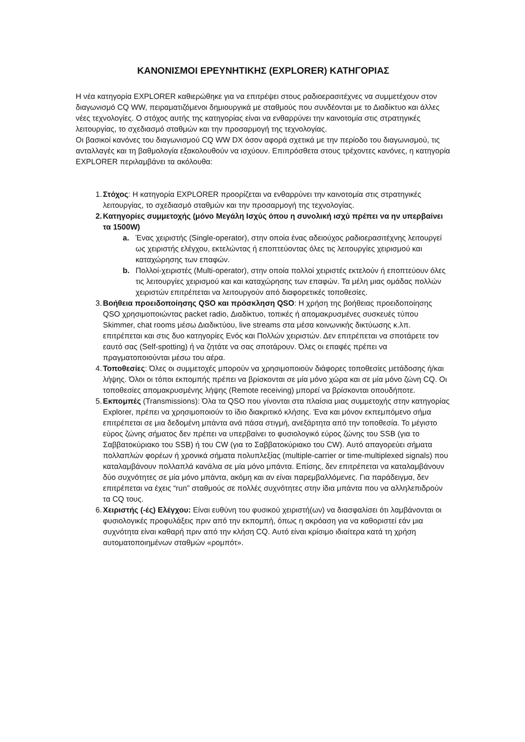ΚΑΝΟΝΙΣΜΟΙ ΕΡΕΥΝΗΤΙΚΗΣ (EXPLORER) ΚΑΤΗΓΟΡΙΑΣ
Η νέα κατηγορία EXPLORER καθιερώθηκε για να επιτρέψει στους ραδιοερασιτέχνες να συμμετέχουν στον διαγωνισμό CQ WW, πειραματιζόμενοι δημιουργικά με σταθμούς που συνδέονται με το Διαδίκτυο και άλλες νέες τεχνολογίες. Ο στόχος αυτής της κατηγορίας είναι να ενθαρρύνει την καινοτομία στις στρατηγικές λειτουργίας, το σχεδιασμό σταθμών και την προσαρμογή της τεχνολογίας.
Οι βασικοί κανόνες του διαγωνισμού CQ WW DX όσον αφορά σχετικά με την περίοδο του διαγωνισμού, τις ανταλλαγές και τη βαθμολογία εξακολουθούν να ισχύουν. Επιπρόσθετα στους τρέχοντες κανόνες, η κατηγορία EXPLORER περιλαμβάνει τα ακόλουθα:
1. Στόχος: Η κατηγορία EXPLORER προορίζεται να ενθαρρύνει την καινοτομία στις στρατηγικές λειτουργίας, το σχεδιασμό σταθμών και την προσαρμογή της τεχνολογίας.
2. Κατηγορίες συμμετοχής (μόνο Μεγάλη Ισχύς όπου η συνολική ισχύ πρέπει να ην υπερβαίνει τα 1500W)
a. Ένας χειριστής (Single-operator), στην οποία ένας αδειούχος ραδιοερασιτέχνης λειτουργεί ως χειριστής ελέγχου, εκτελώντας ή εποπτεύοντας όλες τις λειτουργίες χειρισμού και καταχώρησης των επαφών.
b. Πολλοί-χειριστές (Multi-operator), στην οποία πολλοί χειριστές εκτελούν ή εποπτεύουν όλες τις λειτουργίες χειρισμού και και καταχώρησης των επαφών. Τα μέλη μιας ομάδας πολλών χειριστών επιτρέπεται να λειτουργούν από διαφορετικές τοποθεσίες.
3. Βοήθεια προειδοποίησης QSO και πρόσκληση QSO: Η χρήση της βοήθειας προειδοποίησης QSO χρησιμοποιώντας packet radio, Διαδίκτυο, τοπικές ή απομακρυσμένες συσκευές τύπου Skimmer, chat rooms μέσω Διαδικτύου, live streams στα μέσα κοινωνικής δικτύωσης κ.λπ. επιτρέπεται και στις δυο κατηγορίες Ενός και Πολλών χειριστών. Δεν επιτρέπεται να σποτάρετε τον εαυτό σας (Self-spotting) ή να ζητάτε να σας σποτάρουν. Όλες οι επαφές πρέπει να πραγματοποιούνται μέσω του αέρα.
4. Τοποθεσίες: Όλες οι συμμετοχές μπορούν να χρησιμοποιούν διάφορες τοποθεσίες μετάδοσης ή/και λήψης. Όλοι οι τόποι εκπομπής πρέπει να βρίσκονται σε μία μόνο χώρα και σε μία μόνο ζώνη CQ. Οι τοποθεσίες απομακρυσμένης λήψης (Remote receiving) μπορεί να βρίσκονται οπουδήποτε.
5. Εκπομπές (Transmissions): Όλα τα QSO που γίνονται στα πλαίσια μιας συμμετοχής στην κατηγορίας Explorer, πρέπει να χρησιμοποιούν το ίδιο διακριτικό κλήσης. Ένα και μόνον εκπεμπόμενο σήμα επιτρέπεται σε μια δεδομένη μπάντα ανά πάσα στιγμή, ανεξάρτητα από την τοποθεσία. Το μέγιστο εύρος ζώνης σήματος δεν πρέπει να υπερβαίνει το φυσιολογικό εύρος ζώνης του SSB (για το Σαββατοκύριακο του SSB) ή του CW (για το Σαββατοκύριακο του CW). Αυτό απαγορεύει σήματα πολλαπλών φορέων ή χρονικά σήματα πολυπλεξίας (multiple-carrier or time-multiplexed signals) που καταλαμβάνουν πολλαπλά κανάλια σε μία μόνο μπάντα. Επίσης, δεν επιτρέπεται να καταλαμβάνουν δύο συχνότητες σε μία μόνο μπάντα, ακόμη και αν είναι παρεμβαλλόμενες. Για παράδειγμα, δεν επιτρέπεται να έχεις “run” σταθμούς σε πολλές συχνότητες στην ίδια μπάντα που να αλληλεπιδρούν τα CQ τους.
6. Χειριστής (-ές) Ελέγχου: Είναι ευθύνη του φυσικού χειριστή(ων) να διασφαλίσει ότι λαμβάνονται οι φυσιολογικές προφυλάξεις πριν από την εκπομπή, όπως η ακρόαση για να καθοριστεί εάν μια συχνότητα είναι καθαρή πριν από την κλήση CQ. Αυτό είναι κρίσιμο ιδιαίτερα κατά τη χρήση αυτοματοποιημένων σταθμών «ρομπότ».